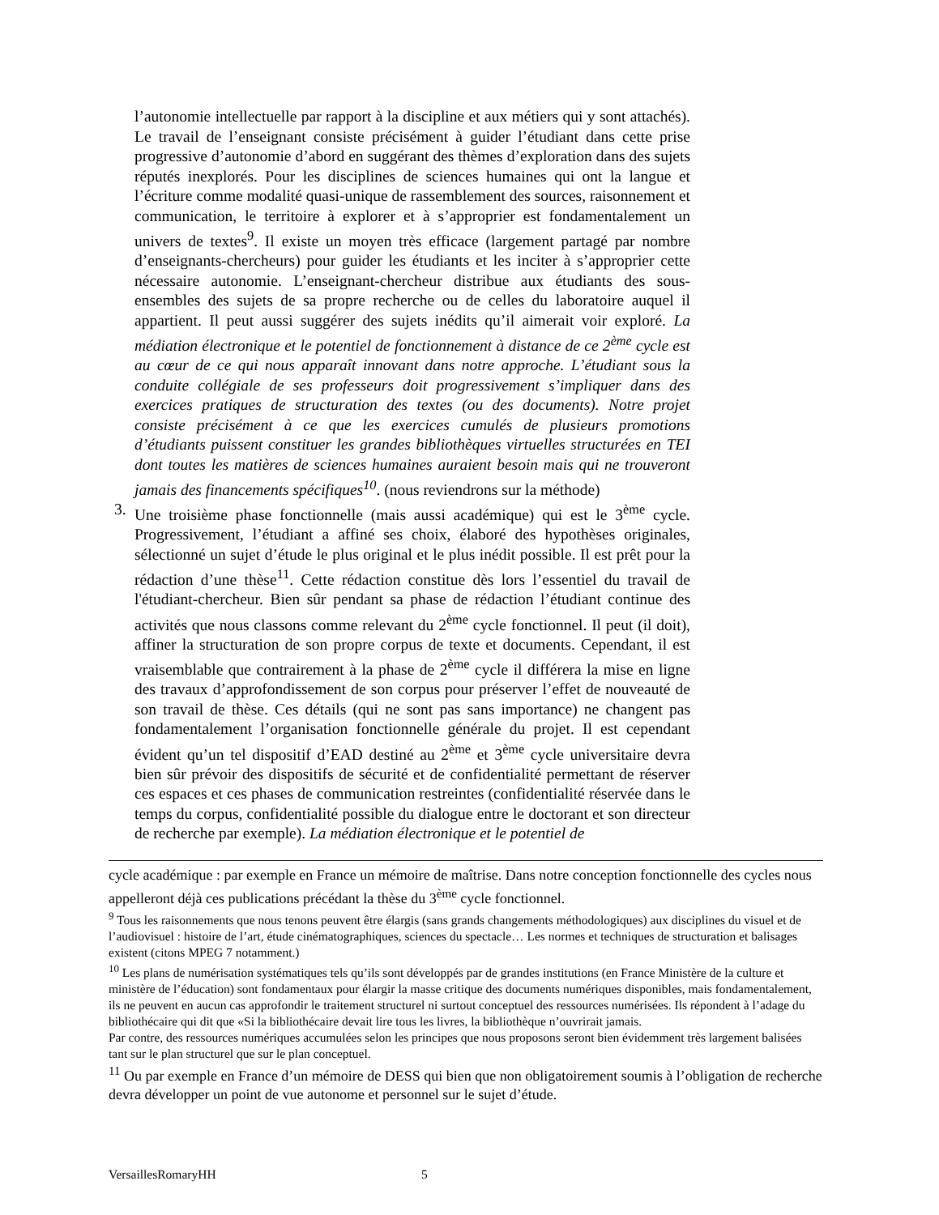l’autonomie intellectuelle par rapport à la discipline et aux métiers qui y sont attachés). Le travail de l’enseignant consiste précisément à guider l’étudiant dans cette prise progressive d’autonomie d’abord en suggérant des thèmes d’exploration dans des sujets réputés inexplorés. Pour les disciplines de sciences humaines qui ont la langue et l’écriture comme modalité quasi-unique de rassemblement des sources, raisonnement et communication, le territoire à explorer et à s’approprier est fondamentalement un univers de textes<sup>9</sup>. Il existe un moyen très efficace (largement partagé par nombre d’enseignants-chercheurs) pour guider les étudiants et les inciter à s’approprier cette nécessaire autonomie. L’enseignant-chercheur distribue aux étudiants des sous-ensembles des sujets de sa propre recherche ou de celles du laboratoire auquel il appartient. Il peut aussi suggérer des sujets inédits qu’il aimerait voir exploré. La médiation électronique et le potentiel de fonctionnement à distance de ce 2<sup>ème</sup> cycle est au cœur de ce qui nous apparaît innovant dans notre approche. L’étudiant sous la conduite collégiale de ses professeurs doit progressivement s’impliquer dans des exercices pratiques de structuration des textes (ou des documents). Notre projet consiste précisément à ce que les exercices cumulés de plusieurs promotions d’étudiants puissent constituer les grandes bibliothèques virtuelles structurées en TEI dont toutes les matières de sciences humaines auraient besoin mais qui ne trouveront jamais des financements spécifiques<sup>10</sup>. (nous reviendrons sur la méthode)
3. Une troisième phase fonctionnelle (mais aussi académique) qui est le 3<sup>ème</sup> cycle. Progressivement, l’étudiant a affiné ses choix, élaboré des hypothèses originales, sélectionné un sujet d’étude le plus original et le plus inédit possible. Il est prêt pour la rédaction d’une thèse<sup>11</sup>. Cette rédaction constitue dès lors l’essentiel du travail de l'étudiant-chercheur. Bien sûr pendant sa phase de rédaction l’étudiant continue des activités que nous classons comme relevant du 2<sup>ème</sup> cycle fonctionnel. Il peut (il doit), affiner la structuration de son propre corpus de texte et documents. Cependant, il est vraisemblable que contrairement à la phase de 2<sup>ème</sup> cycle il différera la mise en ligne des travaux d’approfondissement de son corpus pour préserver l’effet de nouveauté de son travail de thèse. Ces détails (qui ne sont pas sans importance) ne changent pas fondamentalement l’organisation fonctionnelle générale du projet. Il est cependant évident qu’un tel dispositif d’EAD destiné au 2<sup>ème</sup> et 3<sup>ème</sup> cycle universitaire devra bien sûr prévoir des dispositifs de sécurité et de confidentialité permettant de réserver ces espaces et ces phases de communication restreintes (confidentialité réservée dans le temps du corpus, confidentialité possible du dialogue entre le doctorant et son directeur de recherche par exemple). La médiation électronique et le potentiel de
cycle académique : par exemple en France un mémoire de maîtrise. Dans notre conception fonctionnelle des cycles nous appelleront déjà ces publications précédant la thèse du 3<sup>ème</sup> cycle fonctionnel.
<sup>9</sup> Tous les raisonnements que nous tenons peuvent être élargis (sans grands changements méthodologiques) aux disciplines du visuel et de l’audiovisuel : histoire de l’art, étude cinématographiques, sciences du spectacle… Les normes et techniques de structuration et balisages existent (citons MPEG 7 notamment.)
<sup>10</sup> Les plans de numérisation systématiques tels qu’ils sont développés par de grandes institutions (en France Ministère de la culture et ministère de l’éducation) sont fondamentaux pour élargir la masse critique des documents numériques disponibles, mais fondamentalement, ils ne peuvent en aucun cas approfondir le traitement structurel ni surtout conceptuel des ressources numérisées. Ils répondent à l’adage du bibliothécaire qui dit que «Si la bibliothécaire devait lire tous les livres, la bibliothèque n’ouvrirait jamais.
Par contre, des ressources numériques accumulées selon les principes que nous proposons seront bien évidemment très largement balisées tant sur le plan structurel que sur le plan conceptuel.
<sup>11</sup> Ou par exemple en France d’un mémoire de DESS qui bien que non obligatoirement soumis à l’obligation de recherche devra développer un point de vue autonome et personnel sur le sujet d’étude.
VersaillesRomaryHH 5